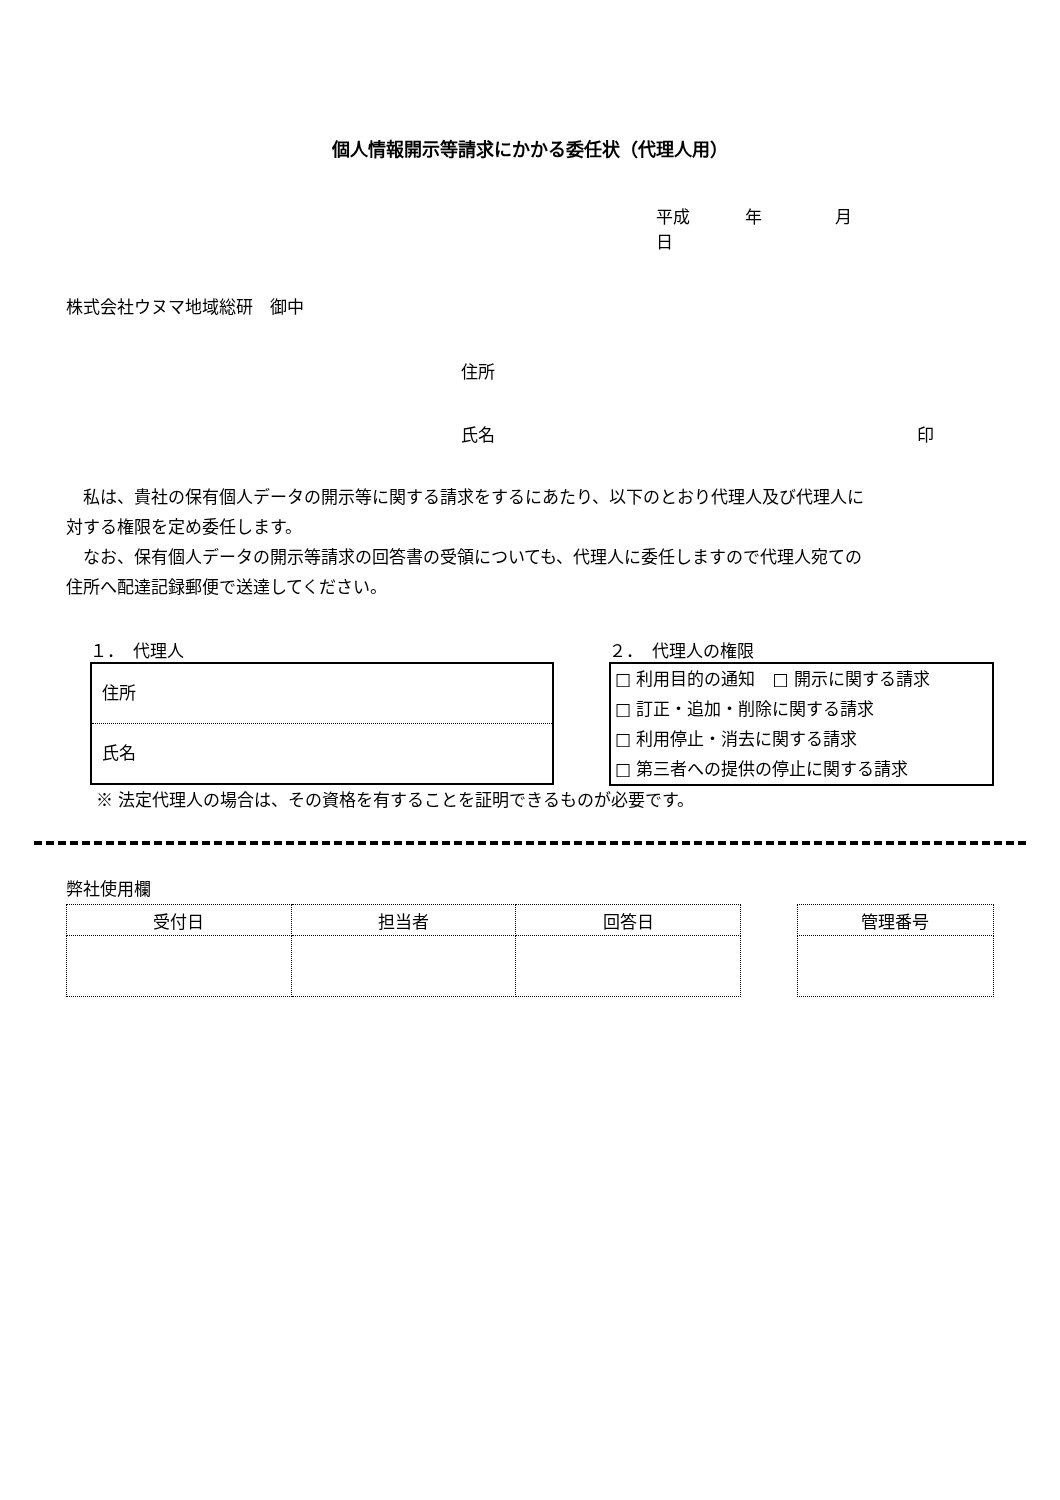個人情報開示等請求にかかる委任状（代理人用）
平成 年 月 日
株式会社ウヌマ地域総研　御中
住所
氏名 印
私は、貴社の保有個人データの開示等に関する請求をするにあたり、以下のとおり代理人及び代理人に対する権限を定め委任します。
なお、保有個人データの開示等請求の回答書の受領についても、代理人に委任しますので代理人宛ての住所へ配達記録郵便で送達してください。
１．　代理人
住所
氏名
２．　代理人の権限
□ 利用目的の通知　□ 開示に関する請求
□ 訂正・追加・削除に関する請求
□ 利用停止・消去に関する請求
□ 第三者への提供の停止に関する請求
※ 法定代理人の場合は、その資格を有することを証明できるものが必要です。
弊社使用欄
| 受付日 | 担当者 | 回答日 |
| --- | --- | --- |
| 管理番号 |
| --- |